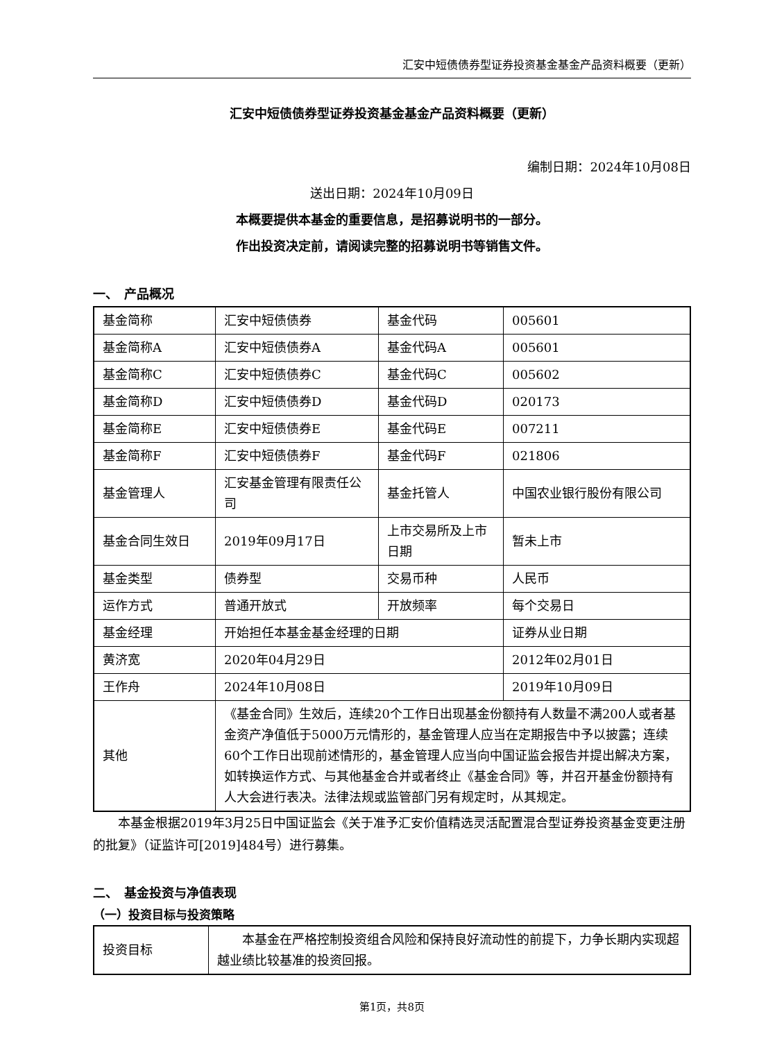汇安中短债债券型证券投资基金基金产品资料概要（更新）
汇安中短债债券型证券投资基金基金产品资料概要（更新）
编制日期：2024年10月08日
送出日期：2024年10月09日
本概要提供本基金的重要信息，是招募说明书的一部分。
作出投资决定前，请阅读完整的招募说明书等销售文件。
一、　产品概况
| 基金简称 | 汇安中短债债券 | 基金代码 | 005601 |
| 基金简称A | 汇安中短债债券A | 基金代码A | 005601 |
| 基金简称C | 汇安中短债债券C | 基金代码C | 005602 |
| 基金简称D | 汇安中短债债券D | 基金代码D | 020173 |
| 基金简称E | 汇安中短债债券E | 基金代码E | 007211 |
| 基金简称F | 汇安中短债债券F | 基金代码F | 021806 |
| 基金管理人 | 汇安基金管理有限责任公司 | 基金托管人 | 中国农业银行股份有限公司 |
| 基金合同生效日 | 2019年09月17日 | 上市交易所及上市日期 | 暂未上市 |
| 基金类型 | 债券型 | 交易币种 | 人民币 |
| 运作方式 | 普通开放式 | 开放频率 | 每个交易日 |
| 基金经理 | 开始担任本基金基金经理的日期 | | 证券从业日期 |
| 黄济宽 | 2020年04月29日 | | 2012年02月01日 |
| 王作舟 | 2024年10月08日 | | 2019年10月09日 |
| 其他 | 《基金合同》生效后，连续20个工作日出现基金份额持有人数量不满200人或者基金资产净值低于5000万元情形的，基金管理人应当在定期报告中予以披露；连续60个工作日出现前述情形的，基金管理人应当向中国证监会报告并提出解决方案，如转换运作方式、与其他基金合并或者终止《基金合同》等，并召开基金份额持有人大会进行表决。法律法规或监管部门另有规定时，从其规定。 | | |
本基金根据2019年3月25日中国证监会《关于准予汇安价值精选灵活配置混合型证券投资基金变更注册的批复》（证监许可[2019]484号）进行募集。
二、　基金投资与净值表现
（一）投资目标与投资策略
| 投资目标 | 本基金在严格控制投资组合风险和保持良好流动性的前提下，力争长期内实现超越业绩比较基准的投资回报。 |
第1页，共8页